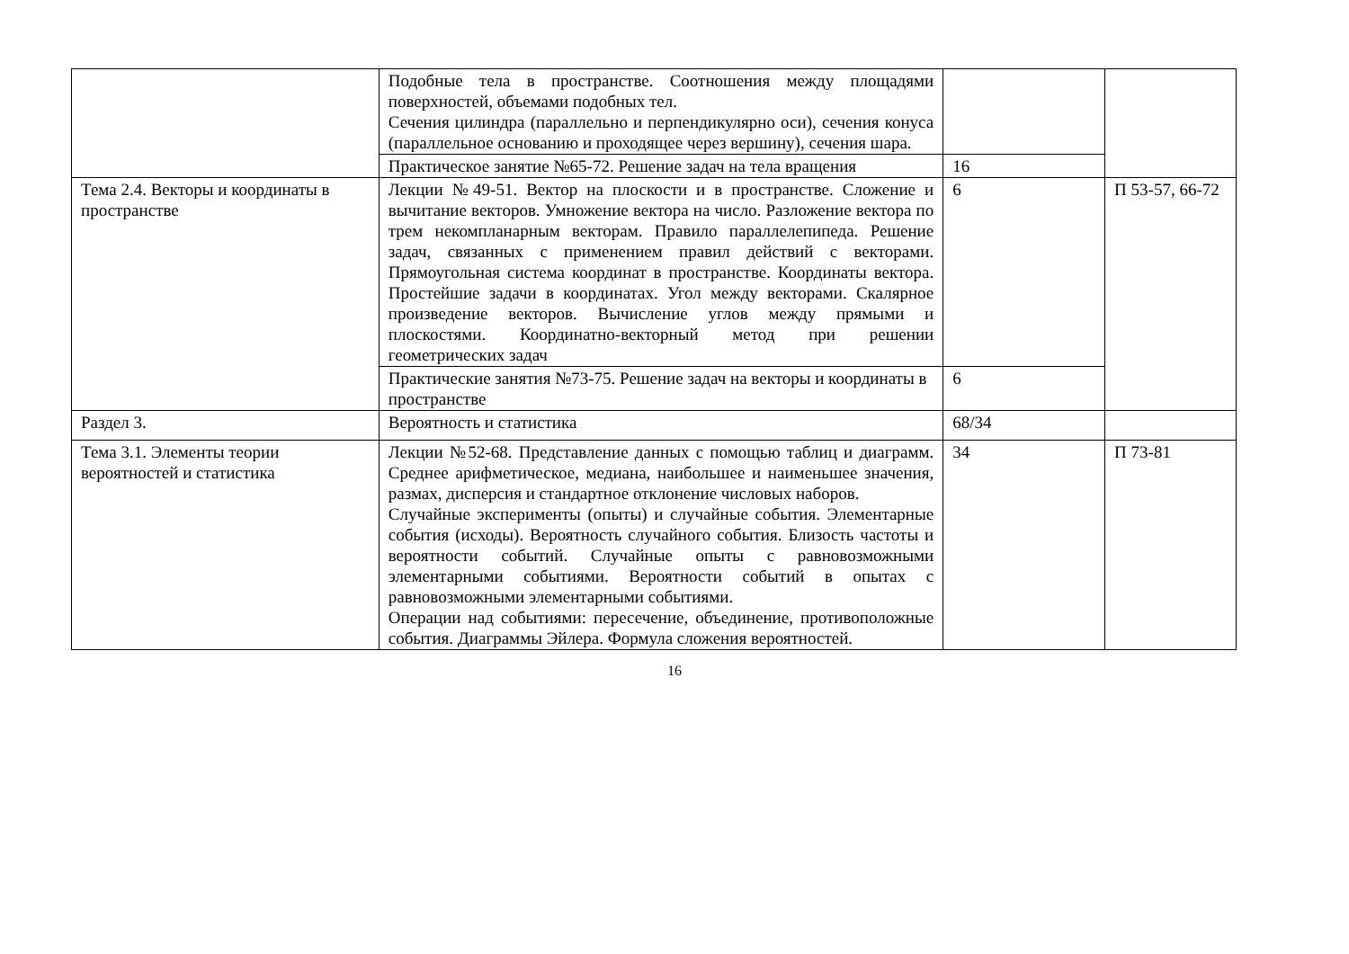| | Подобные тела в пространстве. Соотношения между площадями поверхностей, объемами подобных тел. Сечения цилиндра (параллельно и перпендикулярно оси), сечения конуса (параллельное основанию и проходящее через вершину), сечения шара. | | |
| | Практическое занятие №65-72. Решение задач на тела вращения | 16 | |
| Тема 2.4. Векторы и координаты в пространстве | Лекции №49-51. Вектор на плоскости и в пространстве. Сложение и вычитание векторов. Умножение вектора на число. Разложение вектора по трем некомпланарным векторам. Правило параллелепипеда. Решение задач, связанных с применением правил действий с векторами. Прямоугольная система координат в пространстве. Координаты вектора. Простейшие задачи в координатах. Угол между векторами. Скалярное произведение векторов. Вычисление углов между прямыми и плоскостями. Координатно-векторный метод при решении геометрических задач | 6 | П 53-57, 66-72 |
| | Практические занятия №73-75. Решение задач на векторы и координаты в пространстве | 6 | |
| Раздел 3. | Вероятность и статистика | 68/34 | |
| Тема 3.1. Элементы теории вероятностей и статистика | Лекции №52-68. Представление данных с помощью таблиц и диаграмм. Среднее арифметическое, медиана, наибольшее и наименьшее значения, размах, дисперсия и стандартное отклонение числовых наборов. Случайные эксперименты (опыты) и случайные события. Элементарные события (исходы). Вероятность случайного события. Близость частоты и вероятности событий. Случайные опыты с равновозможными элементарными событиями. Вероятности событий в опытах с равновозможными элементарными событиями. Операции над событиями: пересечение, объединение, противоположные события. Диаграммы Эйлера. Формула сложения вероятностей. | 34 | П 73-81 |
16